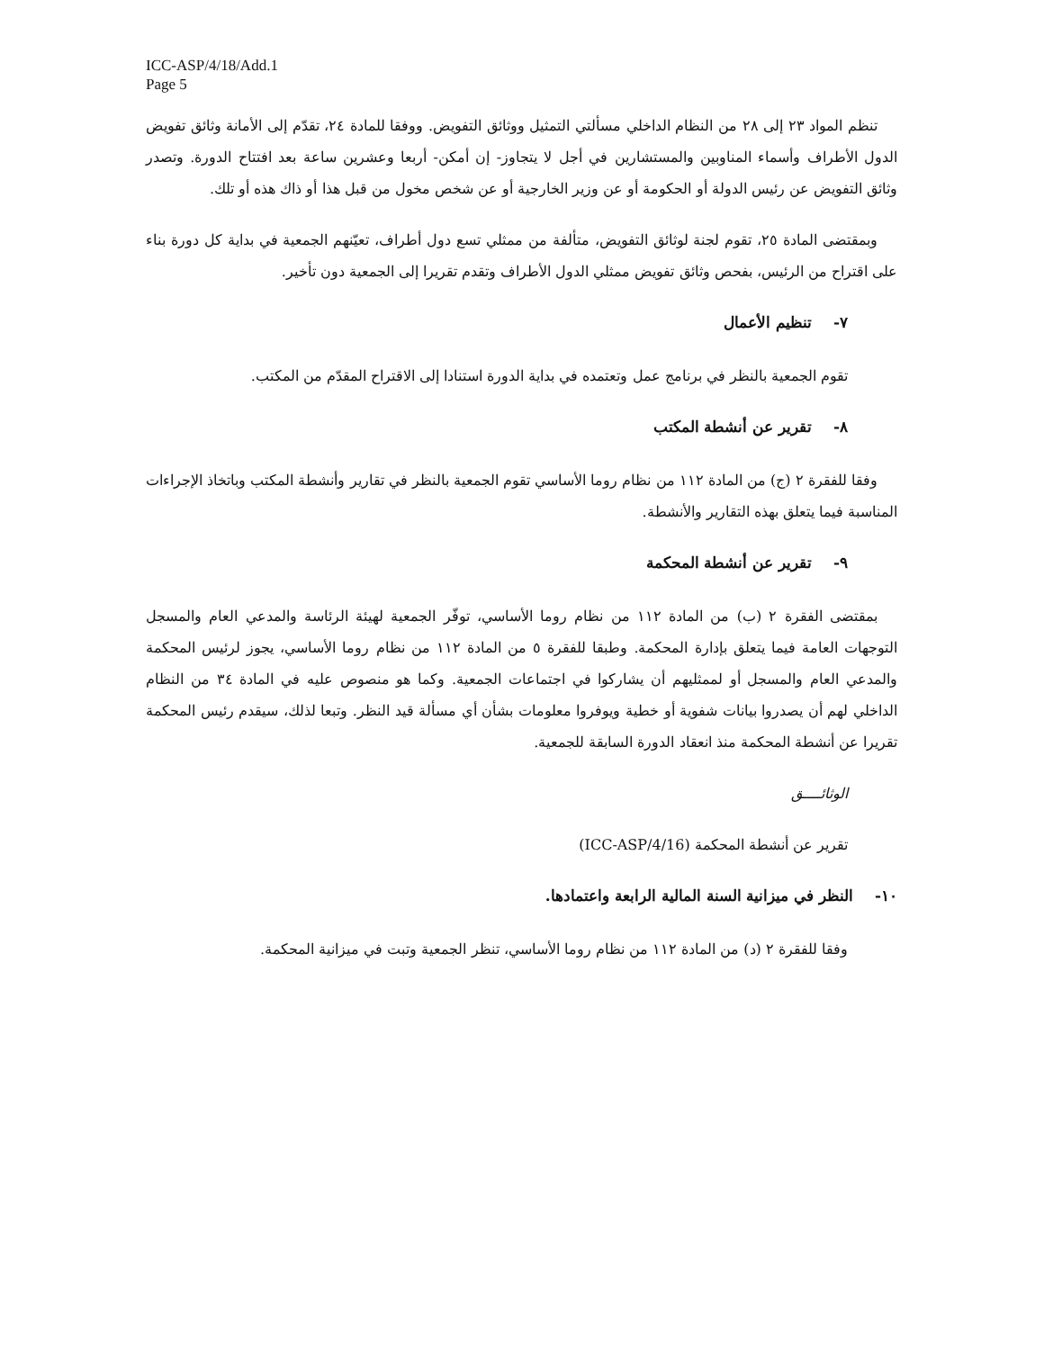ICC-ASP/4/18/Add.1
Page 5
تنظم المواد ٢٣ إلى ٢٨ من النظام الداخلي مسألتي التمثيل ووثائق التفويض. ووفقا للمادة ٢٤، تقدّم إلى الأمانة وثائق تفويض الدول الأطراف وأسماء المناوبين والمستشارين في أجل لا يتجاوز- إن أمكن- أربعا وعشرين ساعة بعد افتتاح الدورة. وتصدر وثائق التفويض عن رئيس الدولة أو الحكومة أو عن وزير الخارجية أو عن شخص مخول من قبل هذا أو ذاك هذه أو تلك.
وبمقتضى المادة ٢٥، تقوم لجنة لوثائق التفويض، متألفة من ممثلي تسع دول أطراف، تعيّنهم الجمعية في بداية كل دورة بناء على اقتراح من الرئيس، بفحص وثائق تفويض ممثلي الدول الأطراف وتقدم تقريرا إلى الجمعية دون تأخير.
٧- تنظيم الأعمال
تقوم الجمعية بالنظر في برنامج عمل وتعتمده في بداية الدورة استنادا إلى الاقتراح المقدّم من المكتب.
٨- تقرير عن أنشطة المكتب
وفقا للفقرة ٢ (ج) من المادة ١١٢ من نظام روما الأساسي تقوم الجمعية بالنظر في تقارير وأنشطة المكتب وباتخاذ الإجراءات المناسبة فيما يتعلق بهذه التقارير والأنشطة.
٩- تقرير عن أنشطة المحكمة
بمقتضى الفقرة ٢ (ب) من المادة ١١٢ من نظام روما الأساسي، توفّر الجمعية لهيئة الرئاسة والمدعي العام والمسجل التوجهات العامة فيما يتعلق بإدارة المحكمة. وطبقا للفقرة ٥ من المادة ١١٢ من نظام روما الأساسي، يجوز لرئيس المحكمة والمدعي العام والمسجل أو لممثليهم أن يشاركوا في اجتماعات الجمعية. وكما هو منصوص عليه في المادة ٣٤ من النظام الداخلي لهم أن يصدروا بيانات شفوية أو خطية ويوفروا معلومات بشأن أي مسألة قيد النظر. وتبعا لذلك، سيقدم رئيس المحكمة تقريرا عن أنشطة المحكمة منذ انعقاد الدورة السابقة للجمعية.
الوثائــــق
تقرير عن أنشطة المحكمة (ICC-ASP/4/16)
١٠- النظر في ميزانية السنة المالية الرابعة واعتمادها.
وفقا للفقرة ٢ (د) من المادة ١١٢ من نظام روما الأساسي، تنظر الجمعية وتبت في ميزانية المحكمة.